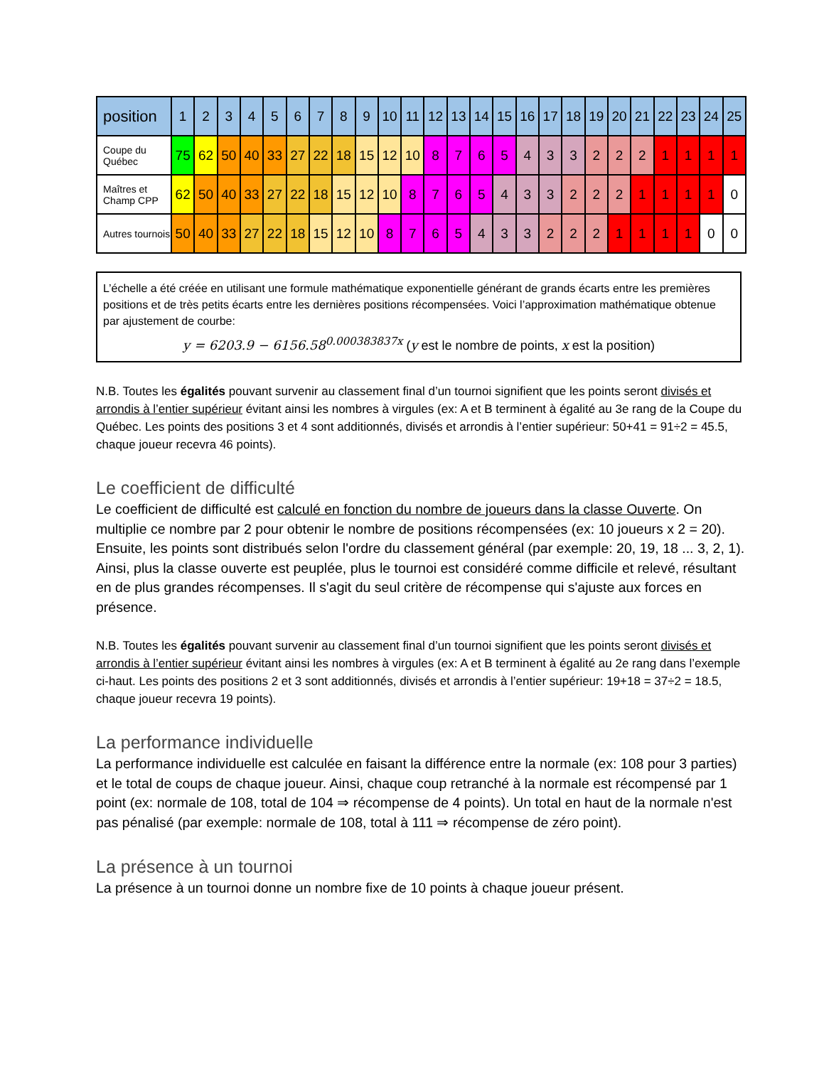| position | 1 | 2 | 3 | 4 | 5 | 6 | 7 | 8 | 9 | 10 | 11 | 12 | 13 | 14 | 15 | 16 | 17 | 18 | 19 | 20 | 21 | 22 | 23 | 24 | 25 |
| --- | --- | --- | --- | --- | --- | --- | --- | --- | --- | --- | --- | --- | --- | --- | --- | --- | --- | --- | --- | --- | --- | --- | --- | --- | --- |
| Coupe du Québec | 75 | 62 | 50 | 40 | 33 | 27 | 22 | 18 | 15 | 12 | 10 | 8 | 7 | 6 | 5 | 4 | 3 | 3 | 2 | 2 | 2 | 1 | 1 | 1 | 1 |
| Maîtres et Champ CPP | 62 | 50 | 40 | 33 | 27 | 22 | 18 | 15 | 12 | 10 | 8 | 7 | 6 | 5 | 4 | 3 | 3 | 2 | 2 | 2 | 1 | 1 | 1 | 1 | 0 |
| Autres tournois | 50 | 40 | 33 | 27 | 22 | 18 | 15 | 12 | 10 | 8 | 7 | 6 | 5 | 4 | 3 | 3 | 2 | 2 | 2 | 1 | 1 | 1 | 1 | 0 | 0 |
L’échelle a été créée en utilisant une formule mathématique exponentielle générant de grands écarts entre les premières positions et de très petits écarts entre les dernières positions récompensées. Voici l’approximation mathématique obtenue par ajustement de courbe:
y = 6203.9 − 6156.58<sup>0.000383837x</sup> (y est le nombre de points, x est la position)
N.B. Toutes les égalités pouvant survenir au classement final d’un tournoi signifient que les points seront divisés et arrondis à l’entier supérieur évitant ainsi les nombres à virgules (ex: A et B terminent à égalité au 3e rang de la Coupe du Québec. Les points des positions 3 et 4 sont additionnés, divisés et arrondis à l’entier supérieur: 50+41 = 91÷2 = 45.5, chaque joueur recevra 46 points).
Le coefficient de difficulté
Le coefficient de difficulté est calculé en fonction du nombre de joueurs dans la classe Ouverte. On multiplie ce nombre par 2 pour obtenir le nombre de positions récompensées (ex: 10 joueurs x 2 = 20). Ensuite, les points sont distribués selon l'ordre du classement général (par exemple: 20, 19, 18 ... 3, 2, 1). Ainsi, plus la classe ouverte est peuplée, plus le tournoi est considéré comme difficile et relevé, résultant en de plus grandes récompenses. Il s'agit du seul critère de récompense qui s'ajuste aux forces en présence.
N.B. Toutes les égalités pouvant survenir au classement final d’un tournoi signifient que les points seront divisés et arrondis à l’entier supérieur évitant ainsi les nombres à virgules (ex: A et B terminent à égalité au 2e rang dans l’exemple ci-haut. Les points des positions 2 et 3 sont additionnés, divisés et arrondis à l’entier supérieur: 19+18 = 37÷2 = 18.5, chaque joueur recevra 19 points).
La performance individuelle
La performance individuelle est calculée en faisant la différence entre la normale (ex: 108 pour 3 parties) et le total de coups de chaque joueur. Ainsi, chaque coup retranché à la normale est récompensé par 1 point (ex: normale de 108, total de 104 ⇒ récompense de 4 points). Un total en haut de la normale n'est pas pénalisé (par exemple: normale de 108, total à 111 ⇒ récompense de zéro point).
La présence à un tournoi
La présence à un tournoi donne un nombre fixe de 10 points à chaque joueur présent.